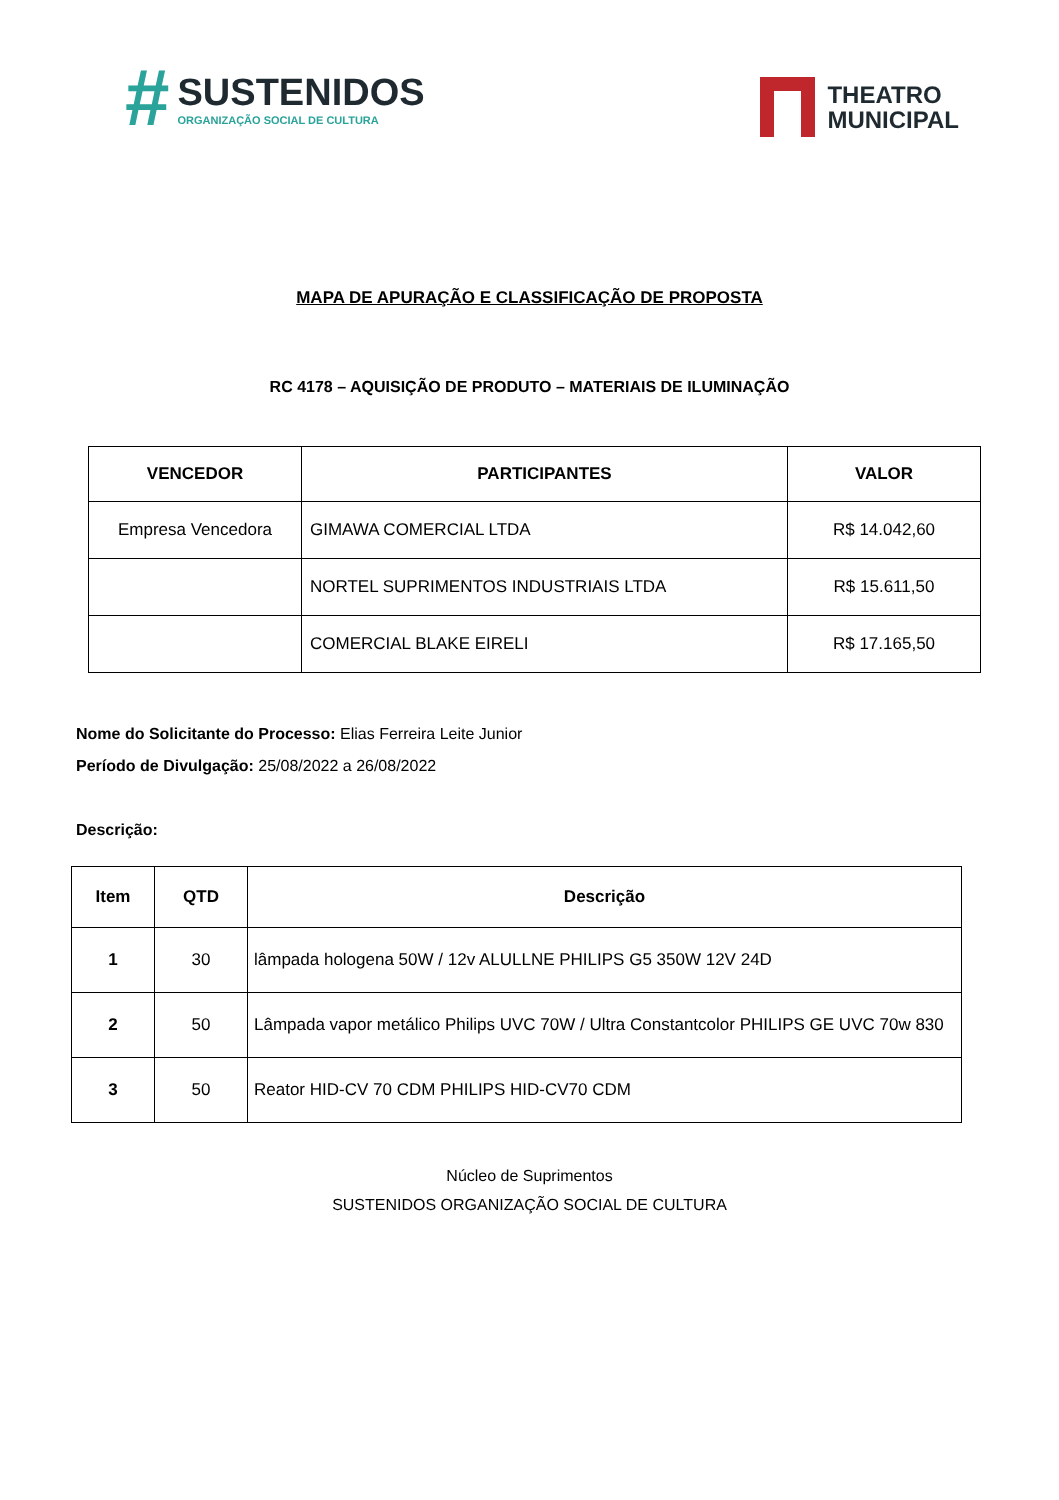#
SUSTENIDOS
ORGANIZAÇÃO SOCIAL DE CULTURA
THEATRO
MUNICIPAL
MAPA DE APURAÇÃO E CLASSIFICAÇÃO DE PROPOSTA
RC 4178 – AQUISIÇÃO DE PRODUTO – MATERIAIS DE ILUMINAÇÃO
| VENCEDOR | PARTICIPANTES | VALOR |
| --- | --- | --- |
| Empresa Vencedora | GIMAWA COMERCIAL LTDA | R$ 14.042,60 |
| | NORTEL SUPRIMENTOS INDUSTRIAIS LTDA | R$ 15.611,50 |
| | COMERCIAL BLAKE EIRELI | R$ 17.165,50 |
Nome do Solicitante do Processo: Elias Ferreira Leite Junior
Período de Divulgação: 25/08/2022 a 26/08/2022
Descrição:
| Item | QTD | Descrição |
| --- | --- | --- |
| 1 | 30 | lâmpada hologena 50W / 12v ALULLNE PHILIPS G5 350W 12V 24D |
| 2 | 50 | Lâmpada vapor metálico Philips UVC 70W / Ultra Constantcolor PHILIPS GE UVC 70w 830 |
| 3 | 50 | Reator HID-CV 70 CDM PHILIPS HID-CV70 CDM |
Núcleo de Suprimentos
SUSTENIDOS ORGANIZAÇÃO SOCIAL DE CULTURA